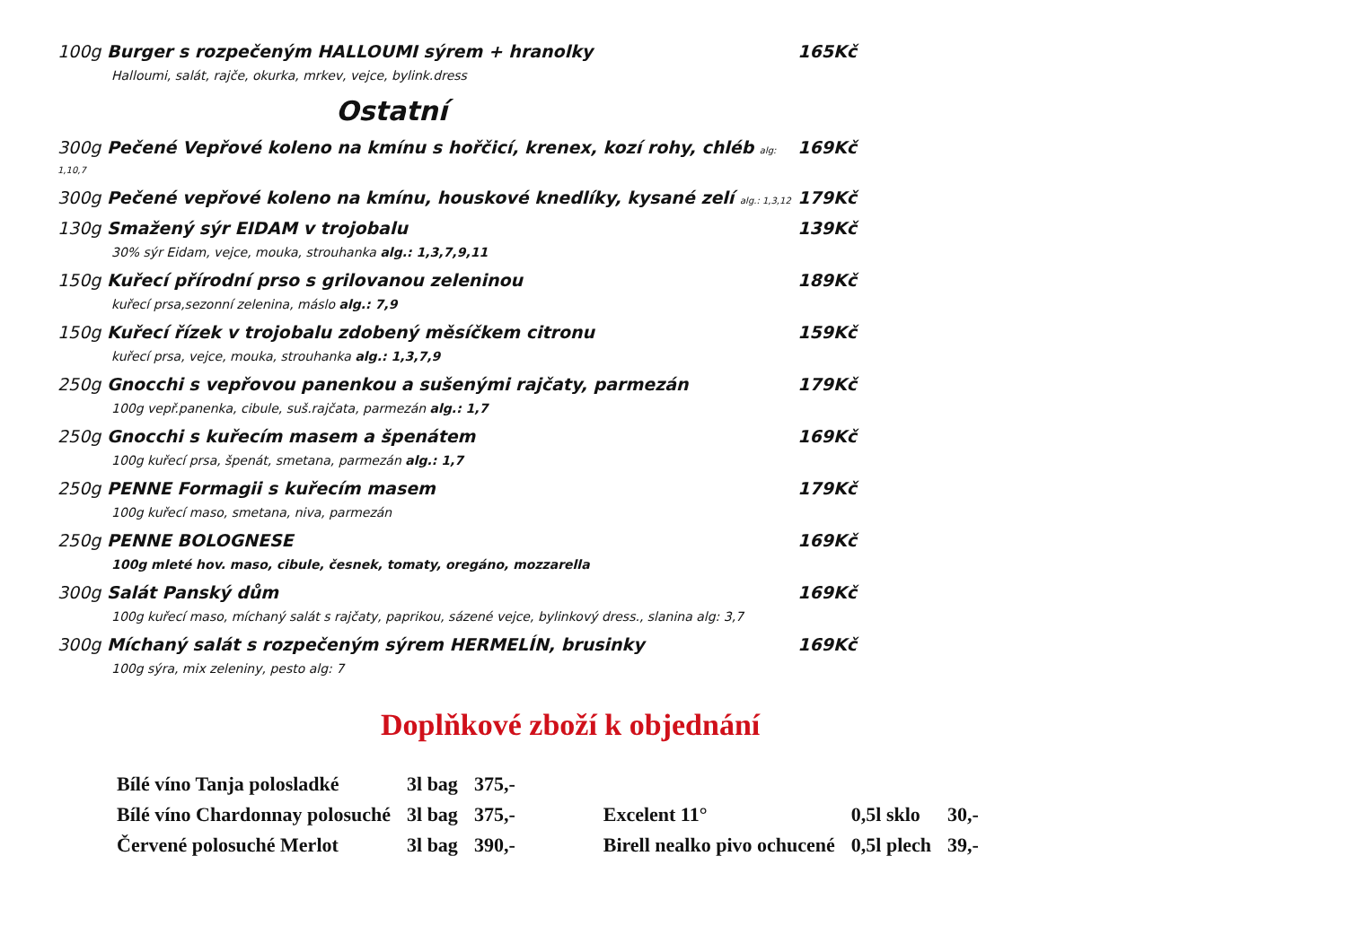100g Burger s rozpečeným HALLOUMI sýrem + hranolky 165Kč
Halloumi, salát, rajče, okurka, mrkev, vejce, bylink.dress
Ostatní
300g Pečené Vepřové koleno na kmínu s hořčicí, krenex, kozí rohy, chléb alg: 1,10,7 169Kč
300g Pečené vepřové koleno na kmínu, houskové knedlíky, kysané zelí alg.: 1,3,12 179Kč
130g Smažený sýr EIDAM v trojobalu 139Kč
30% sýr Eidam, vejce, mouka, strouhanka alg.: 1,3,7,9,11
150g Kuřecí přírodní prso s grilovanou zeleninou 189Kč
kuřecí prsa,sezonní zelenina, máslo alg.: 7,9
150g Kuřecí řízek v trojobalu zdobený měsíčkem citronu 159Kč
kuřecí prsa, vejce, mouka, strouhanka alg.: 1,3,7,9
250g Gnocchi s vepřovou panenkou a sušenými rajčaty, parmezán 179Kč
100g vepř.panenka, cibule, suš.rajčata, parmezán alg.: 1,7
250g Gnocchi s kuřecím masem a špenátem 169Kč
100g kuřecí prsa, špenát, smetana, parmezán alg.: 1,7
250g PENNE Formagii s kuřecím masem 179Kč
100g kuřecí maso, smetana, niva, parmezán
250g PENNE BOLOGNESE 169Kč
100g mleté hov. maso, cibule, česnek, tomaty, oregáno, mozzarella
300g Salát Panský dům 169Kč
100g kuřecí maso, míchaný salát s rajčaty, paprikou, sázené vejce, bylinkový dress., slanina alg: 3,7
300g Míchaný salát s rozpečeným sýrem HERMELÍN, brusinky 169Kč
100g sýra, mix zeleniny, pesto alg: 7
Doplňkové zboží k objednání
| Bílé víno Tanja polosladké | 3l bag | 375,- | | | |
| Bílé víno Chardonnay polosuché | 3l bag | 375,- | Excelent 11° | 0,5l sklo | 30,- |
| Červené polosuché Merlot | 3l bag | 390,- | Birell nealko pivo ochucené | 0,5l plech | 39,- |